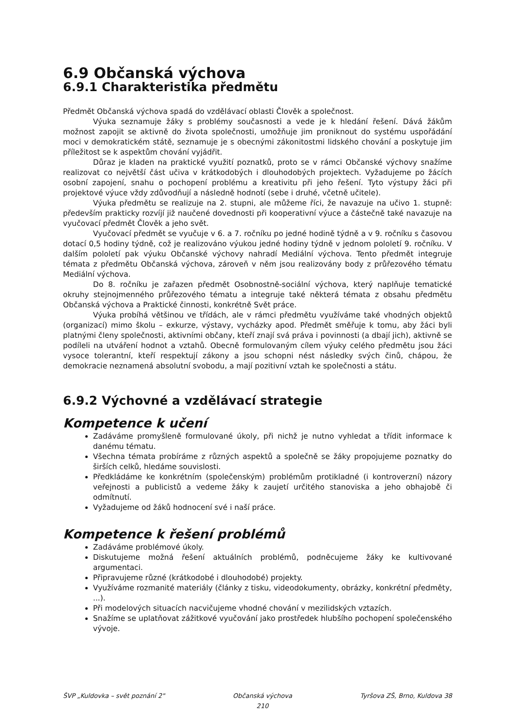6.9 Občanská výchova
6.9.1 Charakteristika předmětu
Předmět Občanská výchova spadá do vzdělávací oblasti Člověk a společnost.
Výuka seznamuje žáky s problémy současnosti a vede je k hledání řešení. Dává žákům možnost zapojit se aktivně do života společnosti, umožňuje jim proniknout do systému uspořádání moci v demokratickém státě, seznamuje je s obecnými zákonitostmi lidského chování a poskytuje jim příležitost se k aspektům chování vyjádřit.
Důraz je kladen na praktické využití poznatků, proto se v rámci Občanské výchovy snažíme realizovat co největší část učiva v krátkodobých i dlouhodobých projektech. Vyžadujeme po žácích osobní zapojení, snahu o pochopení problému a kreativitu při jeho řešení. Tyto výstupy žáci při projektové výuce vždy zdůvodňují a následně hodnotí (sebe i druhé, včetně učitele).
Výuka předmětu se realizuje na 2. stupni, ale můžeme říci, že navazuje na učivo 1. stupně: především prakticky rozvíjí již naučené dovednosti při kooperativní výuce a částečně také navazuje na vyučovací předmět Člověk a jeho svět.
Vyučovací předmět se vyučuje v 6. a 7. ročníku po jedné hodině týdně a v 9. ročníku s časovou dotací 0,5 hodiny týdně, což je realizováno výukou jedné hodiny týdně v jednom pololetí 9. ročníku. V dalším pololetí pak výuku Občanské výchovy nahradí Mediální výchova. Tento předmět integruje témata z předmětu Občanská výchova, zároveň v něm jsou realizovány body z průřezového tématu Mediální výchova.
Do 8. ročníku je zařazen předmět Osobnostně-sociální výchova, který naplňuje tematické okruhy stejnojmenného průřezového tématu a integruje také některá témata z obsahu předmětu Občanská výchova a Praktické činnosti, konkrétně Svět práce.
Výuka probíhá většinou ve třídách, ale v rámci předmětu využíváme také vhodných objektů (organizací) mimo školu – exkurze, výstavy, vycházky apod. Předmět směřuje k tomu, aby žáci byli platnými členy společnosti, aktivními občany, kteří znají svá práva i povinnosti (a dbají jich), aktivně se podíleli na utváření hodnot a vztahů. Obecně formulovaným cílem výuky celého předmětu jsou žáci vysoce tolerantní, kteří respektují zákony a jsou schopni nést následky svých činů, chápou, že demokracie neznamená absolutní svobodu, a mají pozitivní vztah ke společnosti a státu.
6.9.2 Výchovné a vzdělávací strategie
Kompetence k učení
Zadáváme promyšleně formulované úkoly, při nichž je nutno vyhledat a třídit informace k danému tématu.
Všechna témata probíráme z různých aspektů a společně se žáky propojujeme poznatky do širších celků, hledáme souvislosti.
Předkládáme ke konkrétním (společenským) problémům protikladné (i kontroverzní) názory veřejnosti a publicistů a vedeme žáky k zaujetí určitého stanoviska a jeho obhajobě či odmítnutí.
Vyžadujeme od žáků hodnocení své i naší práce.
Kompetence k řešení problémů
Zadáváme problémové úkoly.
Diskutujeme možná řešení aktuálních problémů, podněcujeme žáky ke kultivované argumentaci.
Připravujeme různé (krátkodobé i dlouhodobé) projekty.
Využíváme rozmanité materiály (články z tisku, videodokumenty, obrázky, konkrétní předměty, ...).
Při modelových situacích nacvičujeme vhodné chování v mezilidských vztazích.
Snažíme se uplatňovat zážitkové vyučování jako prostředek hlubšího pochopení společenského vývoje.
ŠVP „Kuldovka – svět poznání 2" Občanská výchova
210 Tyršova ZŠ, Brno, Kuldova 38